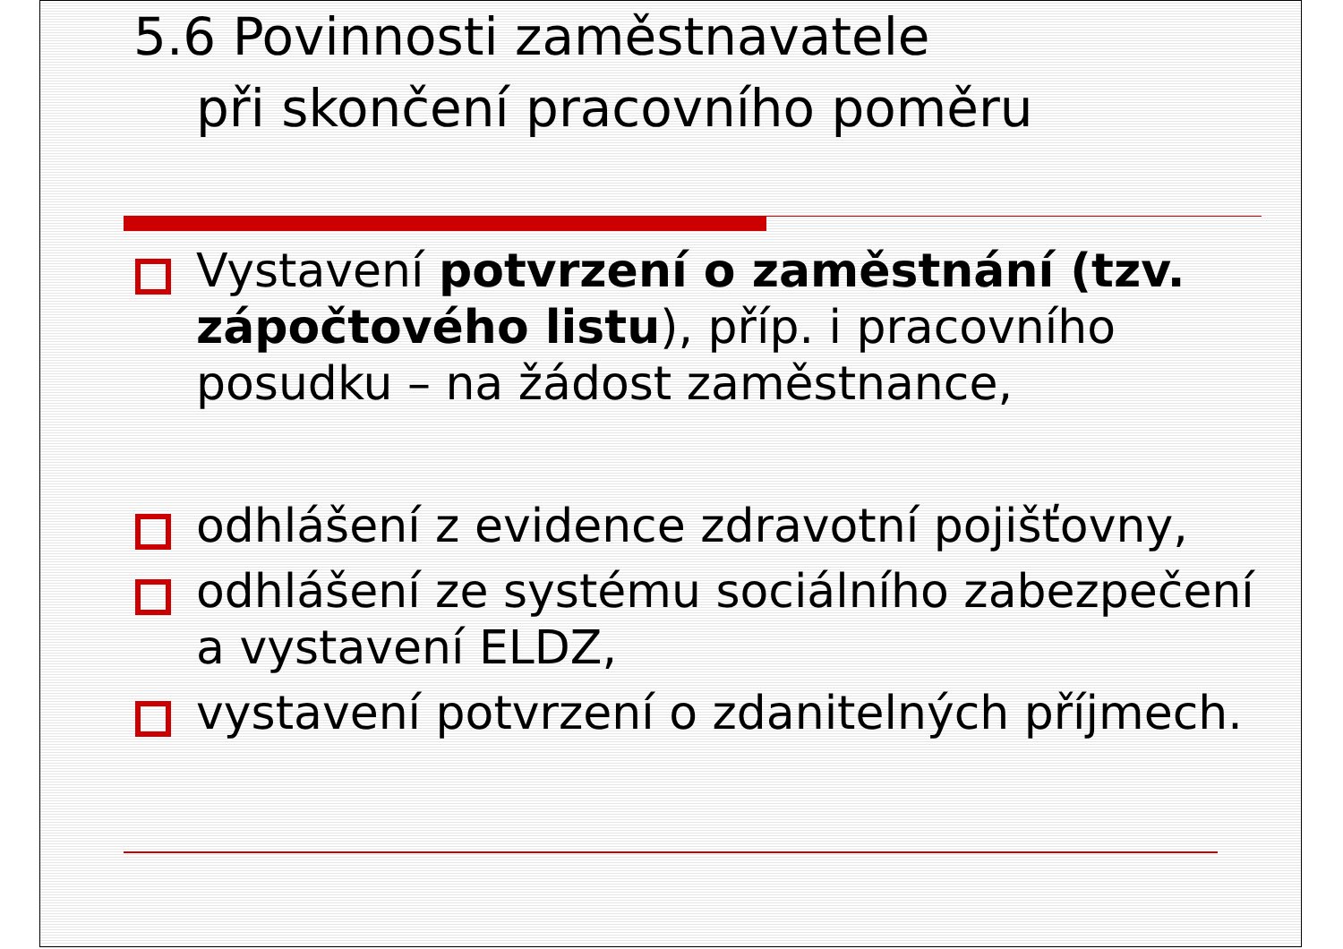5.6 Povinnosti zaměstnavatele
při skončení pracovního poměru
Vystavení potvrzení o zaměstnání (tzv. zápočtového listu), příp. i pracovního posudku – na žádost zaměstnance,
odhlášení z evidence zdravotní pojišťovny,
odhlášení ze systému sociálního zabezpečení a vystavení ELDZ,
vystavení potvrzení o zdanitelných příjmech.